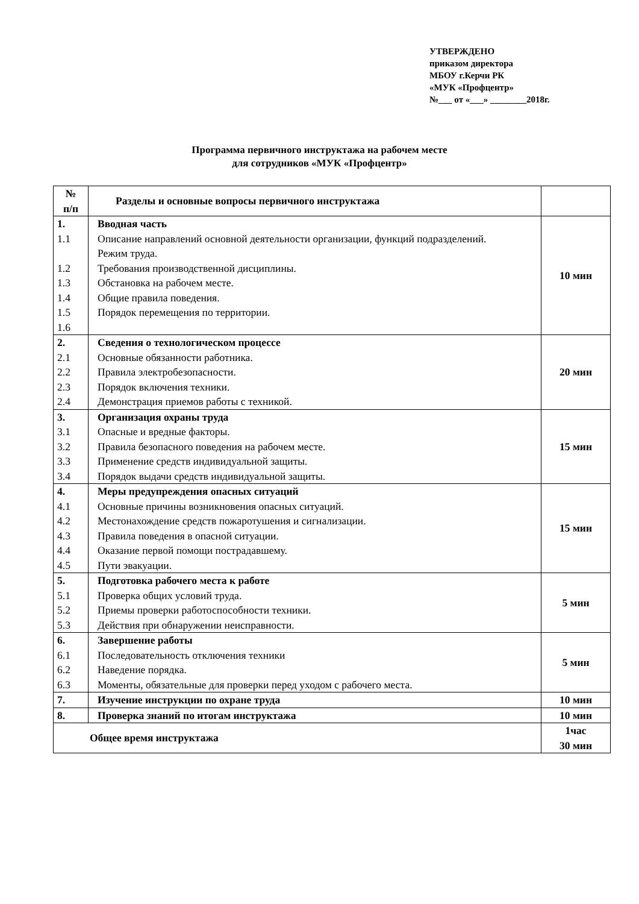УТВЕРЖДЕНО
приказом директора
МБОУ г.Керчи РК
«МУК «Профцентр»
№___ от «___» ________2018г.
Программа первичного инструктажа на рабочем месте
для сотрудников «МУК «Профцентр»
| № п/п | Разделы и основные вопросы первичного инструктажа | |
| --- | --- | --- |
| 1. 1.1 1.2 1.3 1.4 1.5 1.6 | Вводная часть Описание направлений основной деятельности организации, функций подразделений. Режим труда. Требования производственной дисциплины. Обстановка на рабочем месте. Общие правила поведения. Порядок перемещения по территории. | 10 мин |
| 2. 2.1 2.2 2.3 2.4 | Сведения о технологическом процессе Основные обязанности работника. Правила электробезопасности. Порядок включения техники. Демонстрация приемов работы с техникой. | 20 мин |
| 3. 3.1 3.2 3.3 3.4 | Организация охраны труда Опасные и вредные факторы. Правила безопасного поведения на рабочем месте. Применение средств индивидуальной защиты. Порядок выдачи средств индивидуальной защиты. | 15 мин |
| 4. 4.1 4.2 4.3 4.4 4.5 | Меры предупреждения опасных ситуаций Основные причины возникновения опасных ситуаций. Местонахождение средств пожаротушения и сигнализации. Правила поведения в опасной ситуации. Оказание первой помощи пострадавшему. Пути эвакуации. | 15 мин |
| 5. 5.1 5.2 5.3 | Подготовка рабочего места к работе Проверка общих условий труда. Приемы проверки работоспособности техники. Действия при обнаружении неисправности. | 5 мин |
| 6. 6.1 6.2 6.3 | Завершение работы Последовательность отключения техники Наведение порядка. Моменты, обязательные для проверки перед уходом с рабочего места. | 5 мин |
| 7. | Изучение инструкции по охране труда | 10 мин |
| 8. | Проверка знаний по итогам инструктажа | 10 мин |
| Общее время инструктажа | | 1час 30 мин |